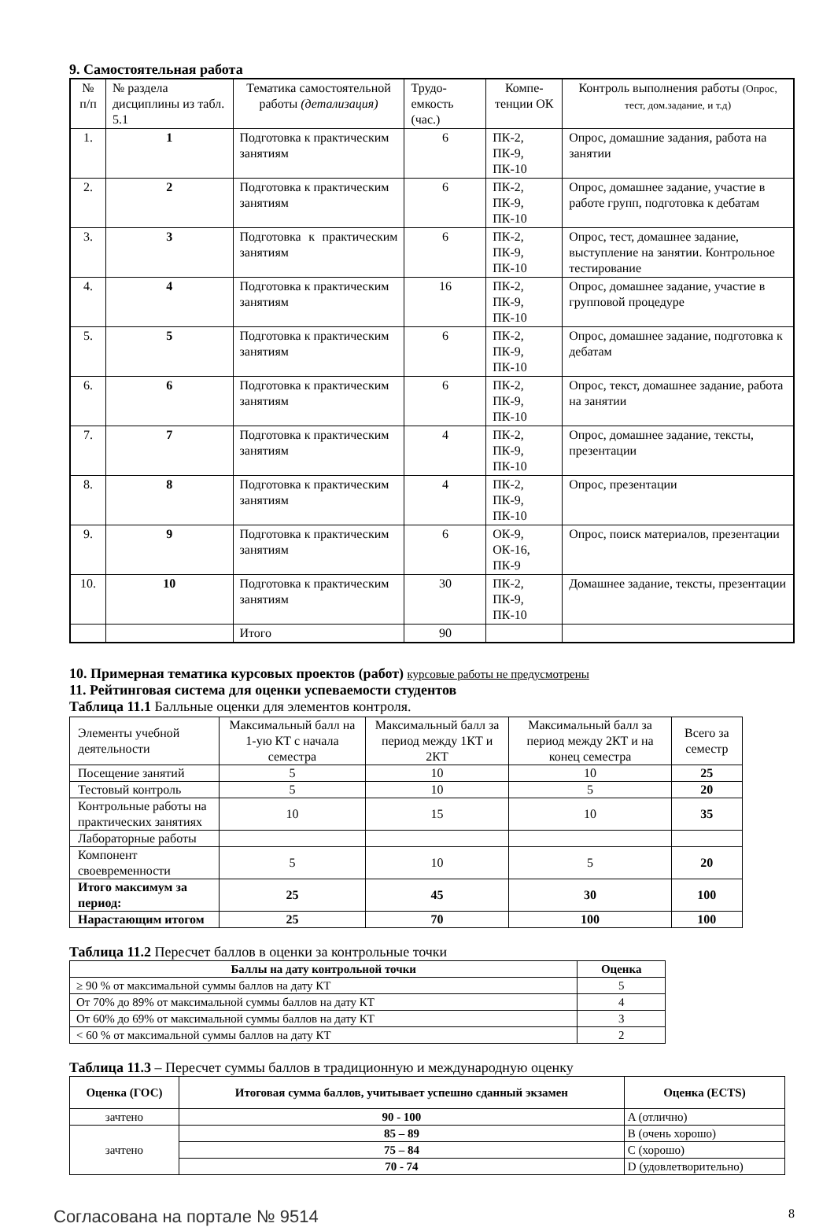9. Самостоятельная работа
| № п/п | № раздела дисциплины из табл. 5.1 | Тематика самостоятельной работы (детализация) | Трудо-емкость (час.) | Компе-тенции ОК | Контроль выполнения работы (Опрос, тест, дом.задание, и т.д) |
| 1. | 1 | Подготовка к практическим занятиям | 6 | ПК-2, ПК-9, ПК-10 | Опрос, домашние задания, работа на занятии |
| 2. | 2 | Подготовка к практическим занятиям | 6 | ПК-2, ПК-9, ПК-10 | Опрос, домашнее задание, участие в работе групп, подготовка к дебатам |
| 3. | 3 | Подготовка к практическим занятиям | 6 | ПК-2, ПК-9, ПК-10 | Опрос, тест, домашнее задание, выступление на занятии. Контрольное тестирование |
| 4. | 4 | Подготовка к практическим занятиям | 16 | ПК-2, ПК-9, ПК-10 | Опрос, домашнее задание, участие в групповой процедуре |
| 5. | 5 | Подготовка к практическим занятиям | 6 | ПК-2, ПК-9, ПК-10 | Опрос, домашнее задание, подготовка к дебатам |
| 6. | 6 | Подготовка к практическим занятиям | 6 | ПК-2, ПК-9, ПК-10 | Опрос, текст, домашнее задание, работа на занятии |
| 7. | 7 | Подготовка к практическим занятиям | 4 | ПК-2, ПК-9, ПК-10 | Опрос, домашнее задание, тексты, презентации |
| 8. | 8 | Подготовка к практическим занятиям | 4 | ПК-2, ПК-9, ПК-10 | Опрос, презентации |
| 9. | 9 | Подготовка к практическим занятиям | 6 | ОК-9, ОК-16, ПК-9 | Опрос, поиск материалов, презентации |
| 10. | 10 | Подготовка к практическим занятиям | 30 | ПК-2, ПК-9, ПК-10 | Домашнее задание, тексты, презентации |
| | | Итого | 90 | | |
10. Примерная тематика курсовых проектов (работ) курсовые работы не предусмотрены
11. Рейтинговая система для оценки успеваемости студентов
Таблица 11.1 Балльные оценки для элементов контроля.
| Элементы учебной деятельности | Максимальный балл на 1-ую КТ с начала семестра | Максимальный балл за период между 1КТ и 2КТ | Максимальный балл за период между 2КТ и на конец семестра | Всего за семестр |
| Посещение занятий | 5 | 10 | 10 | 25 |
| Тестовый контроль | 5 | 10 | 5 | 20 |
| Контрольные работы на практических занятиях | 10 | 15 | 10 | 35 |
| Лабораторные работы | | | | |
| Компонент своевременности | 5 | 10 | 5 | 20 |
| Итого максимум за период: | 25 | 45 | 30 | 100 |
| Нарастающим итогом | 25 | 70 | 100 | 100 |
Таблица 11.2 Пересчет баллов в оценки за контрольные точки
| Баллы на дату контрольной точки | Оценка |
| --- | --- |
| ≥ 90 % от максимальной суммы баллов на дату КТ | 5 |
| От 70% до 89% от максимальной суммы баллов на дату КТ | 4 |
| От 60% до 69% от максимальной суммы баллов на дату КТ | 3 |
| < 60 % от максимальной суммы баллов на дату КТ | 2 |
Таблица 11.3 – Пересчет суммы баллов в традиционную и международную оценку
| Оценка (ГОС) | Итоговая сумма баллов, учитывает успешно сданный экзамен | Оценка (ECTS) |
| --- | --- | --- |
| зачтено | 90 - 100 | A (отлично) |
| зачтено | 85 – 89 | B (очень хорошо) |
| | 75 – 84 | C (хорошо) |
| | 70 - 74 | D (удовлетворительно) |
Согласована на портале № 9514 8